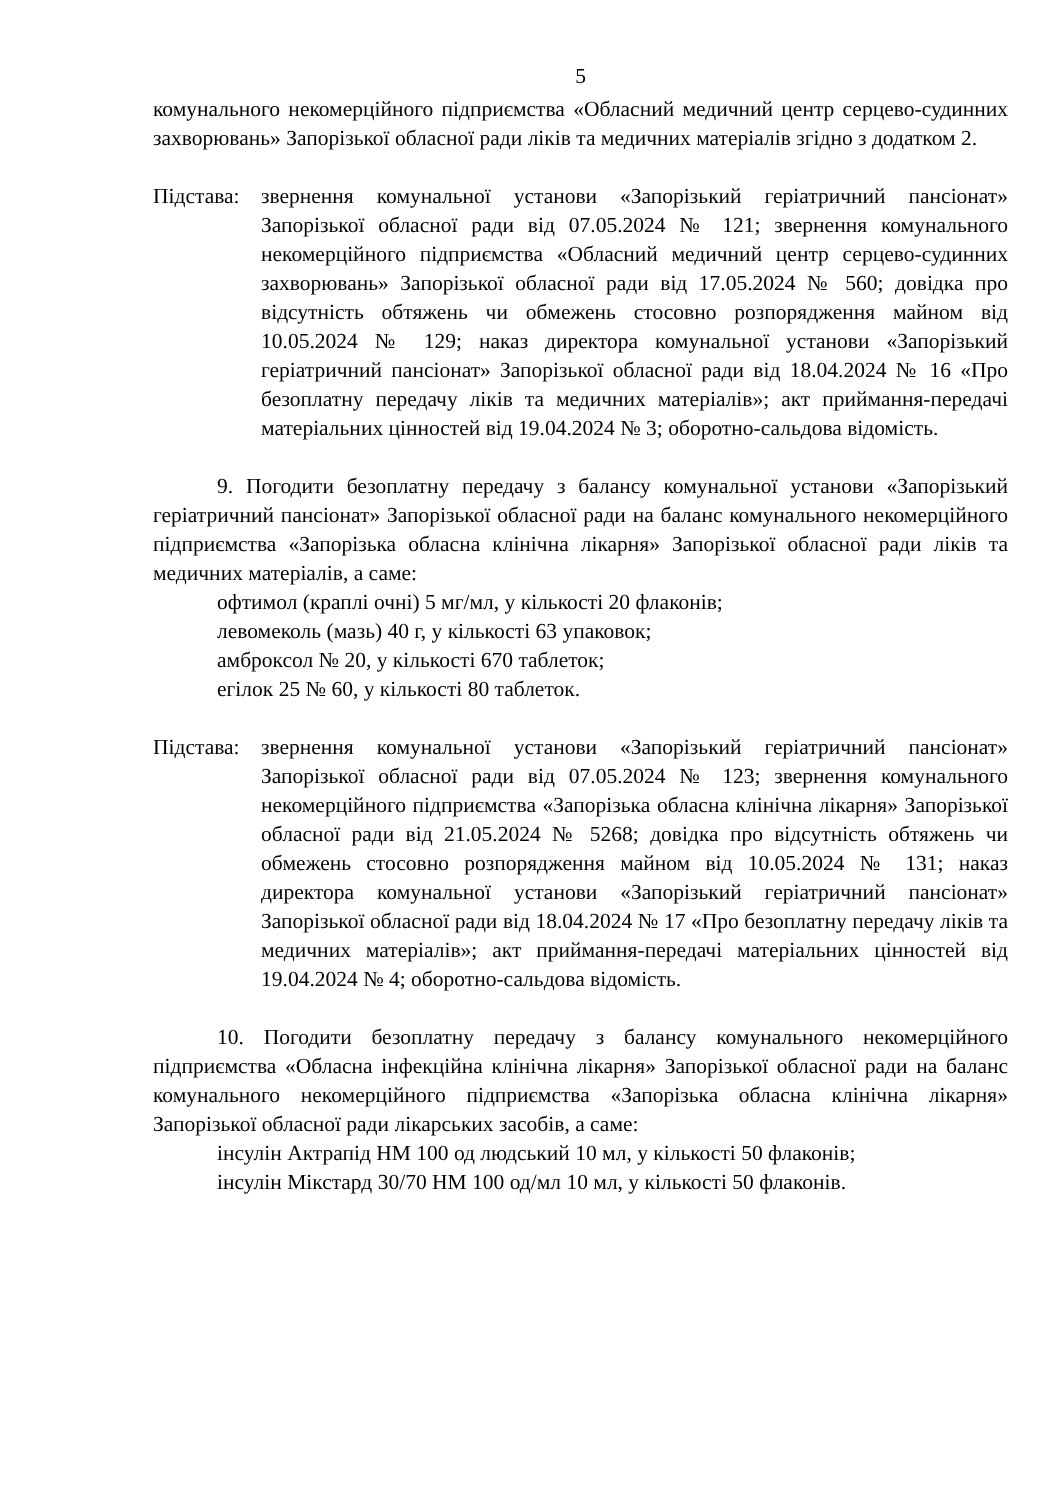5
комунального некомерційного підприємства «Обласний медичний центр серцево-судинних захворювань» Запорізької обласної ради ліків та медичних матеріалів згідно з додатком 2.
Підстава:
звернення комунальної установи «Запорізький геріатричний пансіонат» Запорізької обласної ради від 07.05.2024 № 121; звернення комунального некомерційного підприємства «Обласний медичний центр серцево-судинних захворювань» Запорізької обласної ради від 17.05.2024 № 560; довідка про відсутність обтяжень чи обмежень стосовно розпорядження майном від 10.05.2024 № 129; наказ директора комунальної установи «Запорізький геріатричний пансіонат» Запорізької обласної ради від 18.04.2024 № 16 «Про безоплатну передачу ліків та медичних матеріалів»; акт приймання-передачі матеріальних цінностей від 19.04.2024 № 3; оборотно-сальдова відомість.
9. Погодити безоплатну передачу з балансу комунальної установи «Запорізький геріатричний пансіонат» Запорізької обласної ради на баланс комунального некомерційного підприємства «Запорізька обласна клінічна лікарня» Запорізької обласної ради ліків та медичних матеріалів, а саме:
офтимол (краплі очні) 5 мг/мл, у кількості 20 флаконів;
левомеколь (мазь) 40 г, у кількості 63 упаковок;
амброксол № 20, у кількості 670 таблеток;
егілок 25 № 60, у кількості 80 таблеток.
Підстава:
звернення комунальної установи «Запорізький геріатричний пансіонат» Запорізької обласної ради від 07.05.2024 № 123; звернення комунального некомерційного підприємства «Запорізька обласна клінічна лікарня» Запорізької обласної ради від 21.05.2024 № 5268; довідка про відсутність обтяжень чи обмежень стосовно розпорядження майном від 10.05.2024 № 131; наказ директора комунальної установи «Запорізький геріатричний пансіонат» Запорізької обласної ради від 18.04.2024 № 17 «Про безоплатну передачу ліків та медичних матеріалів»; акт приймання-передачі матеріальних цінностей від 19.04.2024 № 4; оборотно-сальдова відомість.
10. Погодити безоплатну передачу з балансу комунального некомерційного підприємства «Обласна інфекційна клінічна лікарня» Запорізької обласної ради на баланс комунального некомерційного підприємства «Запорізька обласна клінічна лікарня» Запорізької обласної ради лікарських засобів, а саме:
інсулін Актрапід НМ 100 од людський 10 мл, у кількості 50 флаконів;
інсулін Мікстард 30/70 НМ 100 од/мл 10 мл, у кількості 50 флаконів.